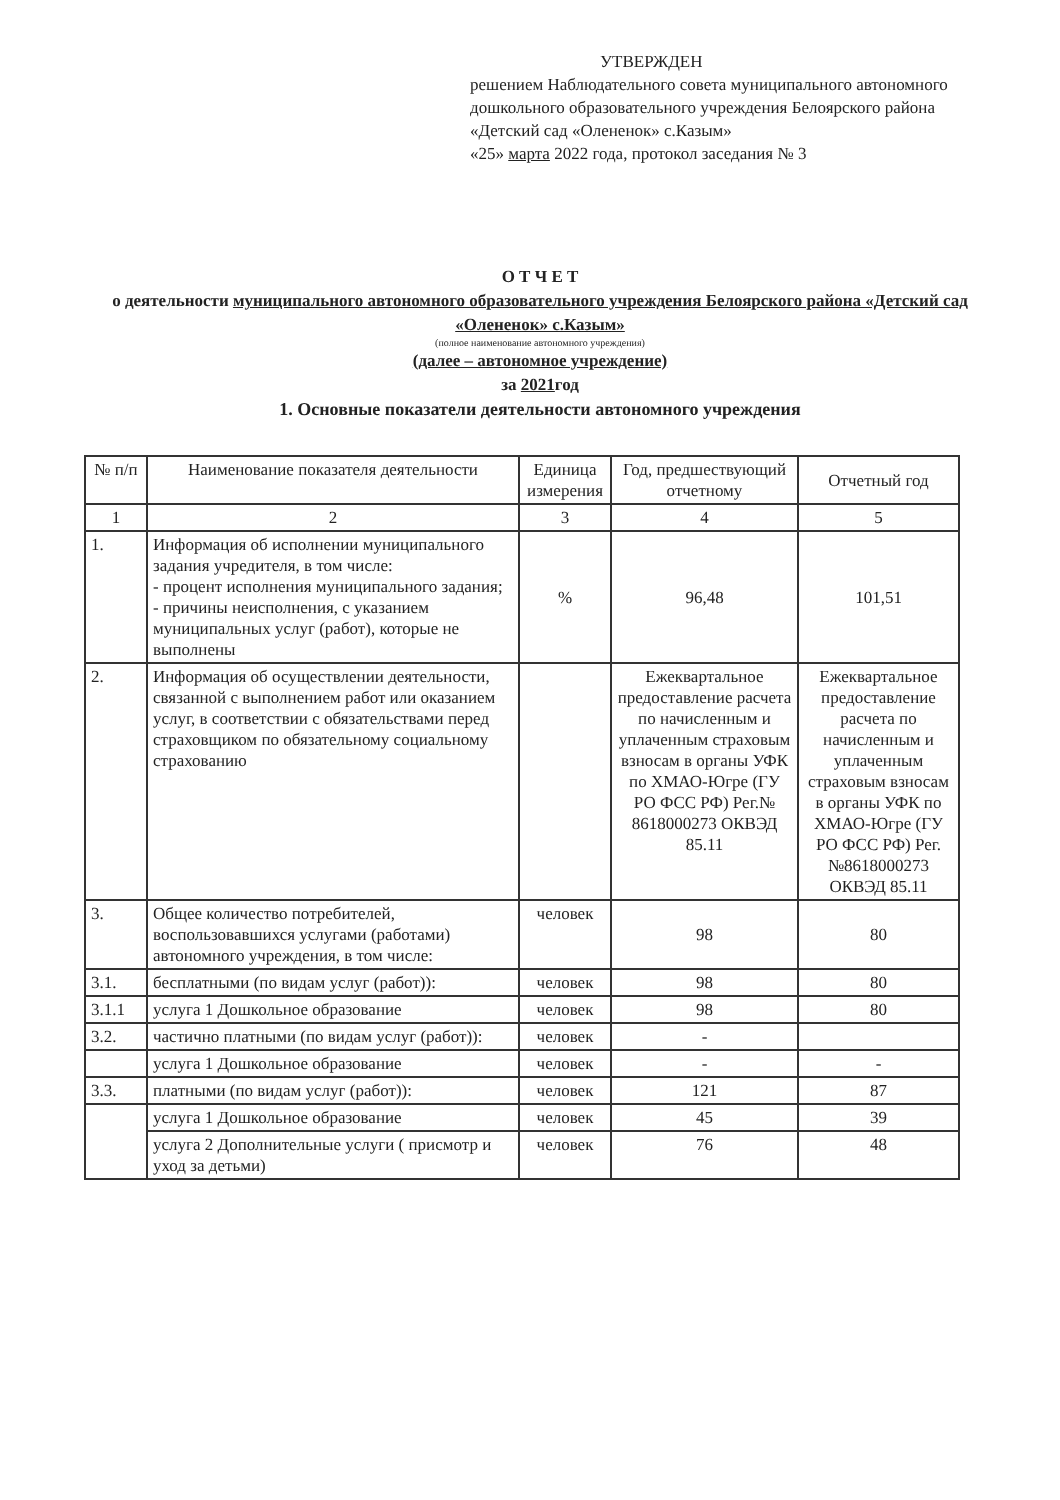УТВЕРЖДЕН
решением Наблюдательного совета муниципального автономного дошкольного образовательного учреждения Белоярского района «Детский сад «Олененок» с.Казым»
«25» марта 2022 года, протокол заседания № 3
О Т Ч Е Т
о деятельности муниципального автономного образовательного учреждения Белоярского района «Детский сад «Олененок» с.Казым»
(полное наименование автономного учреждения)
(далее – автономное учреждение)
за 2021год
1. Основные показатели деятельности автономного учреждения
| № п/п | Наименование показателя деятельности | Единица измерения | Год, предшествующий отчетному | Отчетный год |
| --- | --- | --- | --- | --- |
| 1 | 2 | 3 | 4 | 5 |
| 1. | Информация об исполнении муниципального задания учредителя, в том числе: - процент исполнения муниципального задания; - причины неисполнения, с указанием муниципальных услуг (работ), которые не выполнены | % | 96,48 | 101,51 |
| 2. | Информация об осуществлении деятельности, связанной с выполнением работ или оказанием услуг, в соответствии с обязательствами перед страховщиком по обязательному социальному страхованию | | Ежеквартальное предоставление расчета по начисленным и уплаченным страховым взносам в органы УФК по ХМАО-Югре (ГУ РО ФСС РФ) Рег.№ 8618000273 ОКВЭД 85.11 | Ежеквартальное предоставление расчета по начисленным и уплаченным страховым взносам в органы УФК по ХМАО-Югре (ГУ РО ФСС РФ) Рег.№8618000273 ОКВЭД 85.11 |
| 3. | Общее количество потребителей, воспользовавшихся услугами (работами) автономного учреждения, в том числе: | человек | 98 | 80 |
| 3.1. | бесплатными (по видам услуг (работ)): | человек | 98 | 80 |
| 3.1.1 | услуга 1 Дошкольное образование | человек | 98 | 80 |
| 3.2. | частично платными (по видам услуг (работ)): | человек | - | |
| | услуга 1 Дошкольное образование | человек | - | - |
| 3.3. | платными (по видам услуг (работ)): | человек | 121 | 87 |
| | услуга 1 Дошкольное образование | человек | 45 | 39 |
| | услуга 2 Дополнительные услуги ( присмотр и уход за детьми) | человек | 76 | 48 |